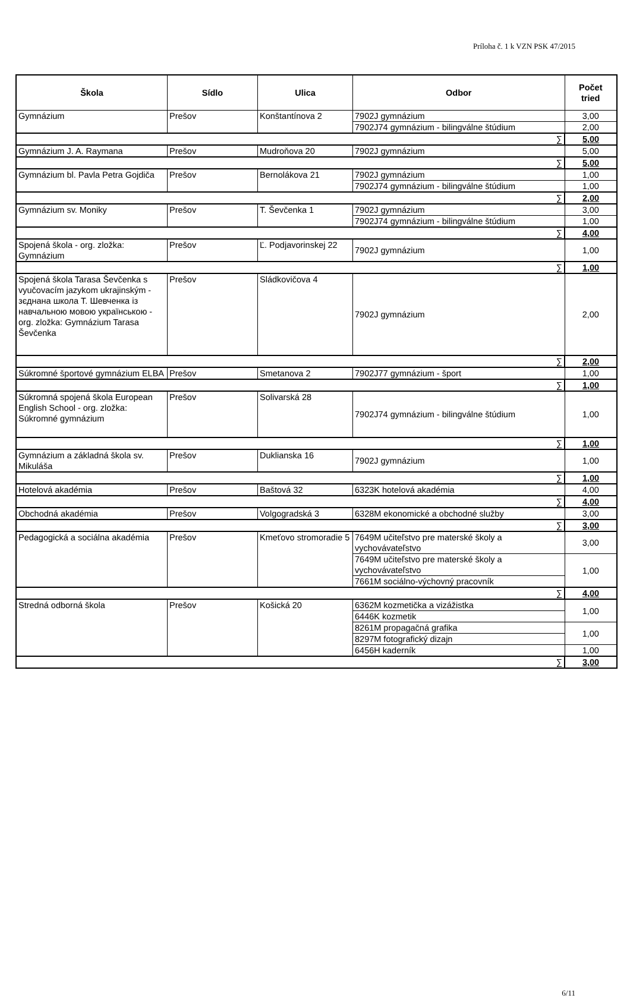Príloha č. 1 k VZN PSK 47/2015
| Škola | Sídlo | Ulica | Odbor | Počet tried |
| --- | --- | --- | --- | --- |
| Gymnázium | Prešov | Konštantínova 2 | 7902J gymnázium | 3,00 |
| | | | 7902J74 gymnázium - bilingválne štúdium | 2,00 |
| ∑ | | | | 5,00 |
| Gymnázium J. A. Raymana | Prešov | Mudroňova 20 | 7902J gymnázium | 5,00 |
| ∑ | | | | 5,00 |
| Gymnázium bl. Pavla Petra Gojdiča | Prešov | Bernolákova 21 | 7902J gymnázium | 1,00 |
| | | | 7902J74 gymnázium - bilingválne štúdium | 1,00 |
| ∑ | | | | 2,00 |
| Gymnázium sv. Moniky | Prešov | T. Ševčenka 1 | 7902J gymnázium | 3,00 |
| | | | 7902J74 gymnázium - bilingválne štúdium | 1,00 |
| ∑ | | | | 4,00 |
| Spojená škola - org. zložka: Gymnázium | Prešov | Ľ. Podjavorinskej 22 | 7902J gymnázium | 1,00 |
| ∑ | | | | 1,00 |
| Spojená škola Tarasa Ševčenka s vyučovacím jazykom ukrajinským - зєднана школа Т. Шевченка із навчальною мовою українською - org. zložka: Gymnázium Tarasa Ševčenka | Prešov | Sládkovičova 4 | 7902J gymnázium | 2,00 |
| ∑ | | | | 2,00 |
| Súkromné športové gymnázium ELBA | Prešov | Smetanova 2 | 7902J77 gymnázium - šport | 1,00 |
| ∑ | | | | 1,00 |
| Súkromná spojená škola European English School - org. zložka: Súkromné gymnázium | Prešov | Solivarská 28 | 7902J74 gymnázium - bilingválne štúdium | 1,00 |
| ∑ | | | | 1,00 |
| Gymnázium a základná škola sv. Mikuláša | Prešov | Duklianska 16 | 7902J gymnázium | 1,00 |
| ∑ | | | | 1,00 |
| Hotelová akadémia | Prešov | Baštová 32 | 6323K hotelová akadémia | 4,00 |
| ∑ | | | | 4,00 |
| Obchodná akadémia | Prešov | Volgogradská 3 | 6328M ekonomické a obchodné služby | 3,00 |
| ∑ | | | | 3,00 |
| Pedagogická a sociálna akadémia | Prešov | Kmeťovo stromoradie 5 | 7649M učiteľstvo pre materské školy a vychovávateľstvo | 3,00 |
| | | | 7649M učiteľstvo pre materské školy a vychovávateľstvo | 1,00 |
| | | | 7661M sociálno-výchovný pracovník | |
| ∑ | | | | 4,00 |
| Stredná odborná škola | Prešov | Košická 20 | 6362M kozmetička a vizážistka | 1,00 |
| | | | 6446K kozmetik | |
| | | | 8261M propagačná grafika | 1,00 |
| | | | 8297M fotografický dizajn | |
| | | | 6456H kaderník | 1,00 |
| ∑ | | | | 3,00 |
6/11